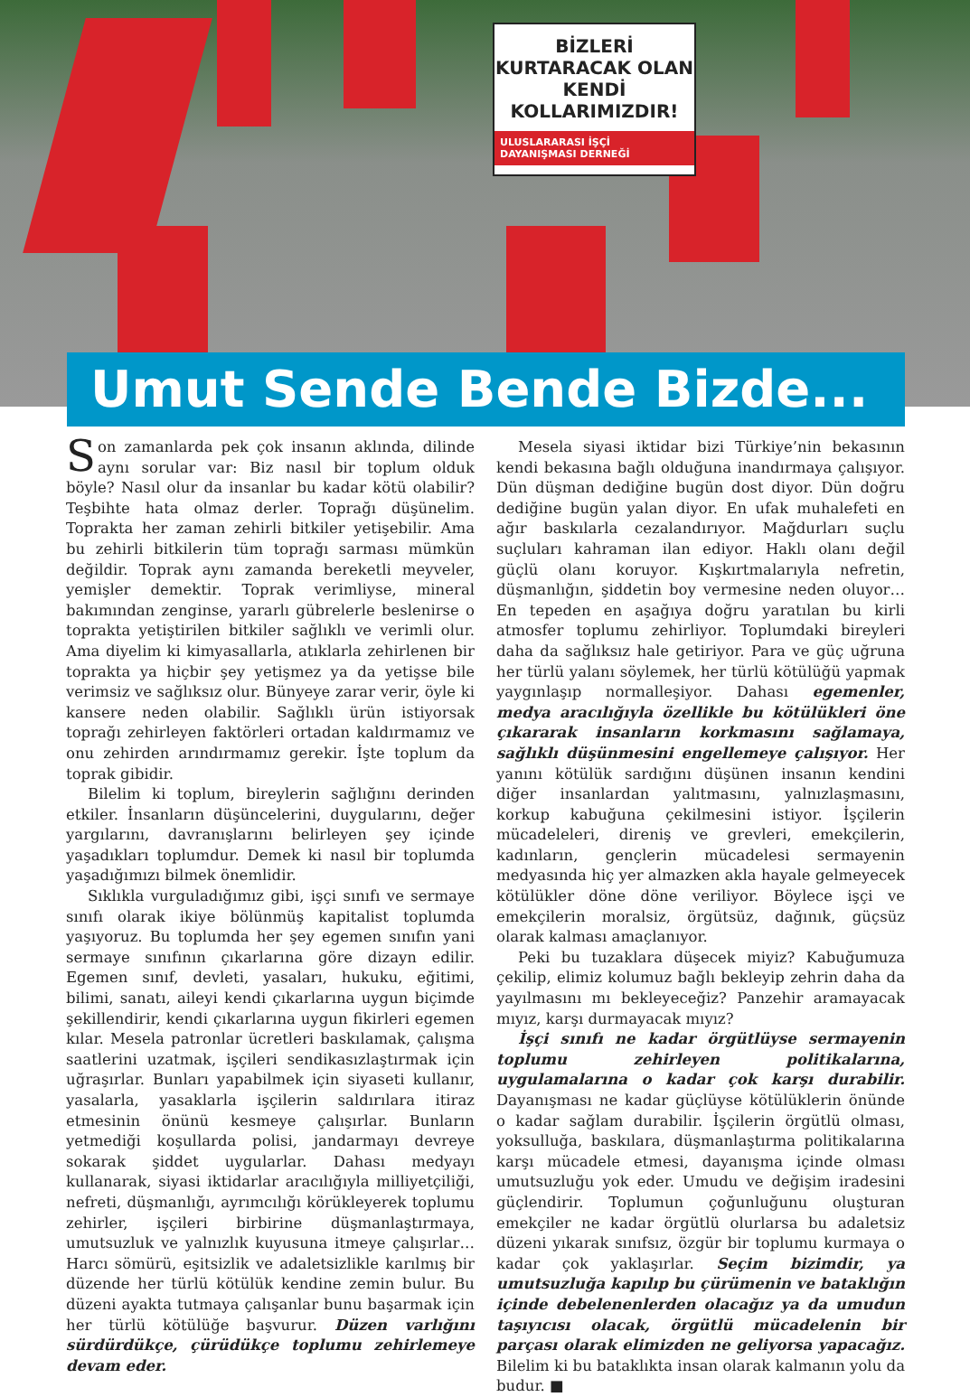BİZLERİ
KURTARACAK OLAN
KENDİ
KOLLARIMIZDIR!
ULUSLARARASI İŞÇİ
DAYANIŞMASI DERNEĞİ
Umut Sende Bende Bizde...
Son zamanlarda pek çok insanın aklında, dilinde aynı sorular var: Biz nasıl bir toplum olduk böyle? Nasıl olur da insanlar bu kadar kötü olabilir? Teşbihte hata olmaz derler. Toprağı düşünelim. Toprakta her zaman zehirli bitkiler yetişebilir. Ama bu zehirli bitkilerin tüm toprağı sarması mümkün değildir. Toprak aynı zamanda bereketli meyveler, yemişler demektir. Toprak verimliyse, mineral bakımından zenginse, yararlı gübrelerle beslenirse o toprakta yetiştirilen bitkiler sağlıklı ve verimli olur. Ama diyelim ki kimyasallarla, atıklarla zehirlenen bir toprakta ya hiçbir şey yetişmez ya da yetişse bile verimsiz ve sağlıksız olur. Bünyeye zarar verir, öyle ki kansere neden olabilir. Sağlıklı ürün istiyorsak toprağı zehirleyen faktörleri ortadan kaldırmamız ve onu zehirden arındırmamız gerekir. İşte toplum da toprak gibidir.
Bilelim ki toplum, bireylerin sağlığını derinden etkiler. İnsanların düşüncelerini, duygularını, değer yargılarını, davranışlarını belirleyen şey içinde yaşadıkları toplumdur. Demek ki nasıl bir toplumda yaşadığımızı bilmek önemlidir.
Sıklıkla vurguladığımız gibi, işçi sınıfı ve sermaye sınıfı olarak ikiye bölünmüş kapitalist toplumda yaşıyoruz. Bu toplumda her şey egemen sınıfın yani sermaye sınıfının çıkarlarına göre dizayn edilir. Egemen sınıf, devleti, yasaları, hukuku, eğitimi, bilimi, sanatı, aileyi kendi çıkarlarına uygun biçimde şekillendirir, kendi çıkarlarına uygun fikirleri egemen kılar. Mesela patronlar ücretleri baskılamak, çalışma saatlerini uzatmak, işçileri sendikasızlaştırmak için uğraşırlar. Bunları yapabilmek için siyaseti kullanır, yasalarla, yasaklarla işçilerin saldırılara itiraz etmesinin önünü kesmeye çalışırlar. Bunların yetmediği koşullarda polisi, jandarmayı devreye sokarak şiddet uygularlar. Dahası medyayı kullanarak, siyasi iktidarlar aracılığıyla milliyetçiliği, nefreti, düşmanlığı, ayrımcılığı körükleyerek toplumu zehirler, işçileri birbirine düşmanlaştırmaya, umutsuzluk ve yalnızlık kuyusuna itmeye çalışırlar… Harcı sömürü, eşitsizlik ve adaletsizlikle karılmış bir düzende her türlü kötülük kendine zemin bulur. Bu düzeni ayakta tutmaya çalışanlar bunu başarmak için her türlü kötülüğe başvurur. Düzen varlığını sürdürdükçe, çürüdükçe toplumu zehirlemeye devam eder.
Mesela siyasi iktidar bizi Türkiye’nin bekasının kendi bekasına bağlı olduğuna inandırmaya çalışıyor. Dün düşman dediğine bugün dost diyor. Dün doğru dediğine bugün yalan diyor. En ufak muhalefeti en ağır baskılarla cezalandırıyor. Mağdurları suçlu suçluları kahraman ilan ediyor. Haklı olanı değil güçlü olanı koruyor. Kışkırtmalarıyla nefretin, düşmanlığın, şiddetin boy vermesine neden oluyor… En tepeden en aşağıya doğru yaratılan bu kirli atmosfer toplumu zehirliyor. Toplumdaki bireyleri daha da sağlıksız hale getiriyor. Para ve güç uğruna her türlü yalanı söylemek, her türlü kötülüğü yapmak yaygınlaşıp normalleşiyor. Dahası egemenler, medya aracılığıyla özellikle bu kötülükleri öne çıkararak insanların korkmasını sağlamaya, sağlıklı düşünmesini engellemeye çalışıyor. Her yanını kötülük sardığını düşünen insanın kendini diğer insanlardan yalıtmasını, yalnızlaşmasını, korkup kabuğuna çekilmesini istiyor. İşçilerin mücadeleleri, direniş ve grevleri, emekçilerin, kadınların, gençlerin mücadelesi sermayenin medyasında hiç yer almazken akla hayale gelmeyecek kötülükler döne döne veriliyor. Böylece işçi ve emekçilerin moralsiz, örgütsüz, dağınık, güçsüz olarak kalması amaçlanıyor.
Peki bu tuzaklara düşecek miyiz? Kabuğumuza çekilip, elimiz kolumuz bağlı bekleyip zehrin daha da yayılmasını mı bekleyeceğiz? Panzehir aramayacak mıyız, karşı durmayacak mıyız?
İşçi sınıfı ne kadar örgütlüyse sermayenin toplumu zehirleyen politikalarına, uygulamalarına o kadar çok karşı durabilir. Dayanışması ne kadar güçlüyse kötülüklerin önünde o kadar sağlam durabilir. İşçilerin örgütlü olması, yoksulluğa, baskılara, düşmanlaştırma politikalarına karşı mücadele etmesi, dayanışma içinde olması umutsuzluğu yok eder. Umudu ve değişim iradesini güçlendirir. Toplumun çoğunluğunu oluşturan emekçiler ne kadar örgütlü olurlarsa bu adaletsiz düzeni yıkarak sınıfsız, özgür bir toplumu kurmaya o kadar çok yaklaşırlar. Seçim bizimdir, ya umutsuzluğa kapılıp bu çürümenin ve bataklığın içinde debelenenlerden olacağız ya da umudun taşıyıcısı olacak, örgütlü mücadelenin bir parçası olarak elimizden ne geliyorsa yapacağız. Bilelim ki bu bataklıkta insan olarak kalmanın yolu da budur. ■